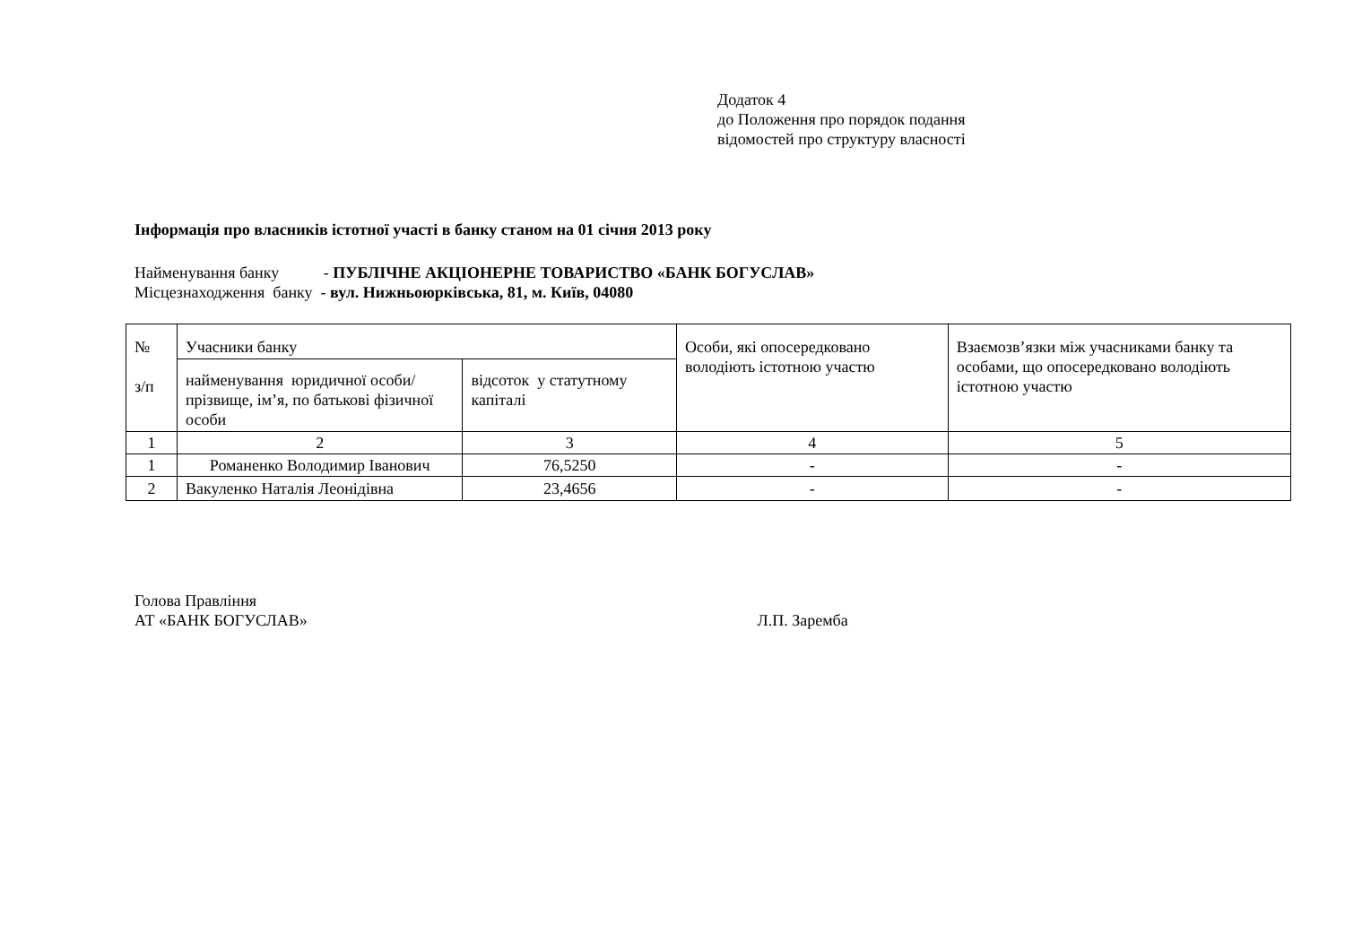Додаток 4
до Положення про порядок подання
відомостей про структуру власності
Інформація про власників істотної участі в банку станом на 01 січня 2013 року
Найменування банку - ПУБЛІЧНЕ АКЦІОНЕРНЕ ТОВАРИСТВО «БАНК БОГУСЛАВ»
Місцезнаходження банку - вул. Нижньоюрківська, 81, м. Київ, 04080
| № з/п | Учасники банку | | Особи, які опосередковано володіють істотною участю | Взаємозв’язки між учасниками банку та особами, що опосередковано володіють істотною участю |
| | найменування юридичної особи/прізвище, ім’я, по батькові фізичної особи | відсоток у статутному капіталі | | |
| 1 | 2 | 3 | 4 | 5 |
| 1 | Романенко Володимир Іванович | 76,5250 | - | - |
| 2 | Вакуленко Наталія Леонідівна | 23,4656 | - | - |
Голова Правління
АТ «БАНК БОГУСЛАВ» Л.П. Заремба